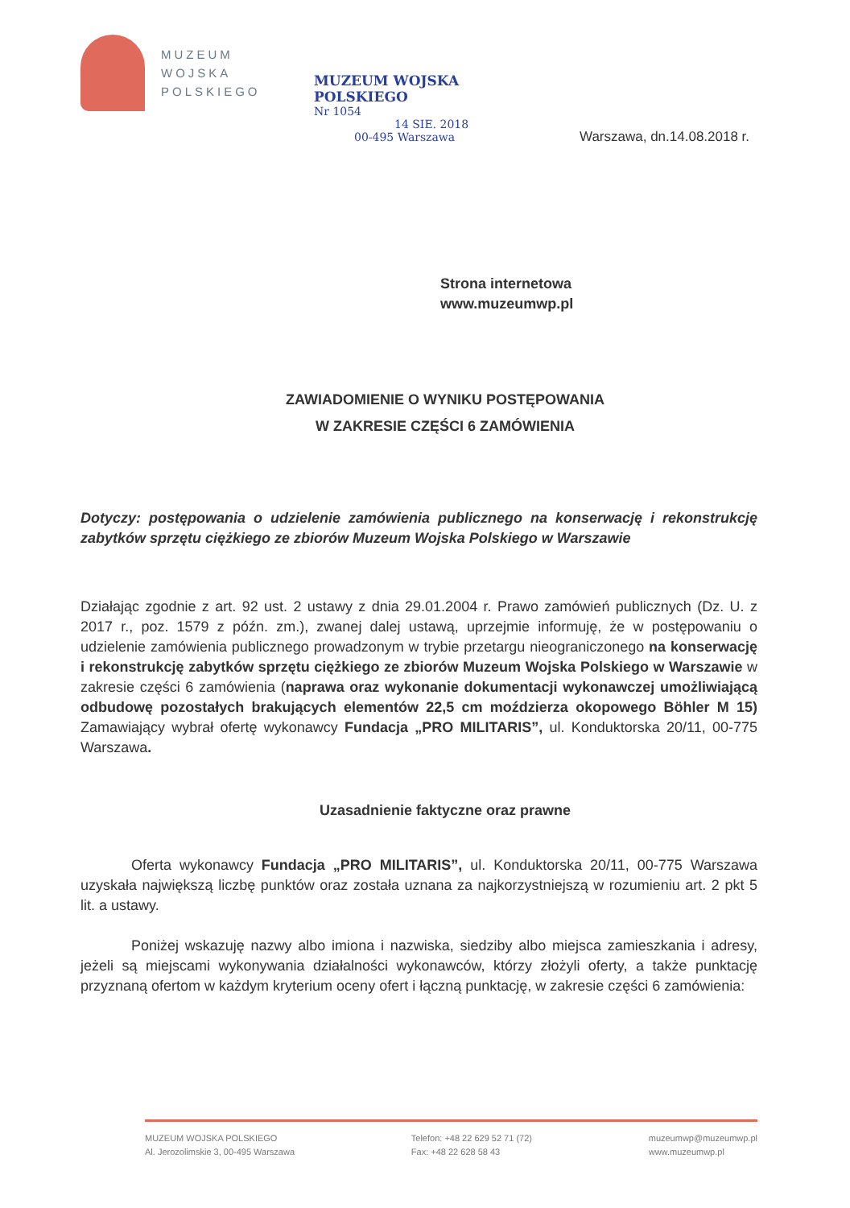MUZEUM
WOJSKA
POLSKIEGO
MUZEUM WOJSKA POLSKIEGO
Nr 1054
14 SIE. 2018
00-495 Warszawa
Warszawa, dn.14.08.2018 r.
Strona internetowa
www.muzeumwp.pl
ZAWIADOMIENIE O WYNIKU POSTĘPOWANIA
W ZAKRESIE CZĘŚCI 6 ZAMÓWIENIA
Dotyczy: postępowania o udzielenie zamówienia publicznego na konserwację i rekonstrukcję zabytków sprzętu ciężkiego ze zbiorów Muzeum Wojska Polskiego w Warszawie
Działając zgodnie z art. 92 ust. 2 ustawy z dnia 29.01.2004 r. Prawo zamówień publicznych (Dz. U. z 2017 r., poz. 1579 z późn. zm.), zwanej dalej ustawą, uprzejmie informuję, że w postępowaniu o udzielenie zamówienia publicznego prowadzonym w trybie przetargu nieograniczonego na konserwację i rekonstrukcję zabytków sprzętu ciężkiego ze zbiorów Muzeum Wojska Polskiego w Warszawie w zakresie części 6 zamówienia (naprawa oraz wykonanie dokumentacji wykonawczej umożliwiającą odbudowę pozostałych brakujących elementów 22,5 cm moździerza okopowego Böhler M 15) Zamawiający wybrał ofertę wykonawcy Fundacja „PRO MILITARIS”, ul. Konduktorska 20/11, 00-775 Warszawa.
Uzasadnienie faktyczne oraz prawne
Oferta wykonawcy Fundacja „PRO MILITARIS”, ul. Konduktorska 20/11, 00-775 Warszawa uzyskała największą liczbę punktów oraz została uznana za najkorzystniejszą w rozumieniu art. 2 pkt 5 lit. a ustawy.
Poniżej wskazuję nazwy albo imiona i nazwiska, siedziby albo miejsca zamieszkania i adresy, jeżeli są miejscami wykonywania działalności wykonawców, którzy złożyli oferty, a także punktację przyznaną ofertom w każdym kryterium oceny ofert i łączną punktację, w zakresie części 6 zamówienia:
MUZEUM WOJSKA POLSKIEGO
Al. Jerozolimskie 3, 00-495 Warszawa
Telefon: +48 22 629 52 71 (72)
Fax: +48 22 628 58 43
muzeumwp@muzeumwp.pl
www.muzeumwp.pl